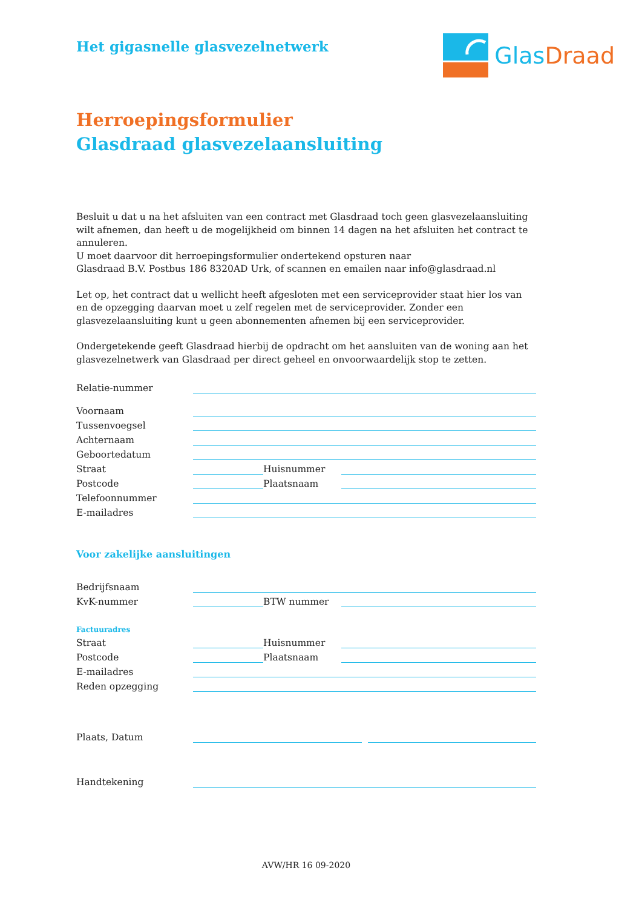Het gigasnelle glasvezelnetwerk
Glas Draad
Herroepingsformulier
Glasdraad glasvezelaansluiting
Besluit u dat u na het afsluiten van een contract met Glasdraad toch geen glasvezelaansluiting wilt afnemen, dan heeft u de mogelijkheid om binnen 14 dagen na het afsluiten het contract te annuleren.
U moet daarvoor dit herroepingsformulier ondertekend opsturen naar
Glasdraad B.V. Postbus 186 8320AD Urk, of scannen en emailen naar info@glasdraad.nl
Let op, het contract dat u wellicht heeft afgesloten met een serviceprovider staat hier los van en de opzegging daarvan moet u zelf regelen met de serviceprovider. Zonder een glasvezelaansluiting kunt u geen abonnementen afnemen bij een serviceprovider.
Ondergetekende geeft Glasdraad hierbij de opdracht om het aansluiten van de woning aan het glasvezelnetwerk van Glasdraad per direct geheel en onvoorwaardelijk stop te zetten.
Relatie-nummer
Voornaam
Tussenvoegsel
Achternaam
Geboortedatum
Straat Huisnummer
Postcode Plaatsnaam
Telefoonnummer
E-mailadres
Voor zakelijke aansluitingen
Bedrijfsnaam
KvK-nummer BTW nummer
Factuuradres
Straat Huisnummer
Postcode Plaatsnaam
E-mailadres
Reden opzegging
Plaats, Datum
Handtekening
AVW/HR 16 09-2020